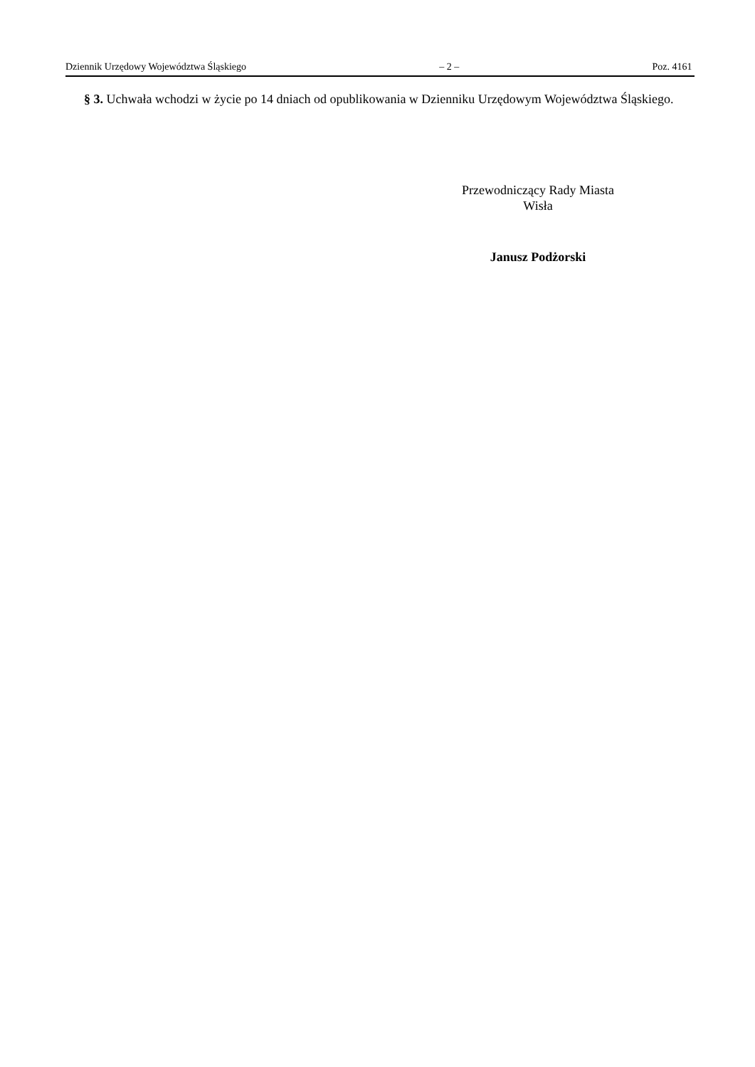Dziennik Urzędowy Województwa Śląskiego – 2 – Poz. 4161
§ 3. Uchwała wchodzi w życie po 14 dniach od opublikowania w Dzienniku Urzędowym Województwa Śląskiego.
Przewodniczący Rady Miasta
Wisła
Janusz Podżorski